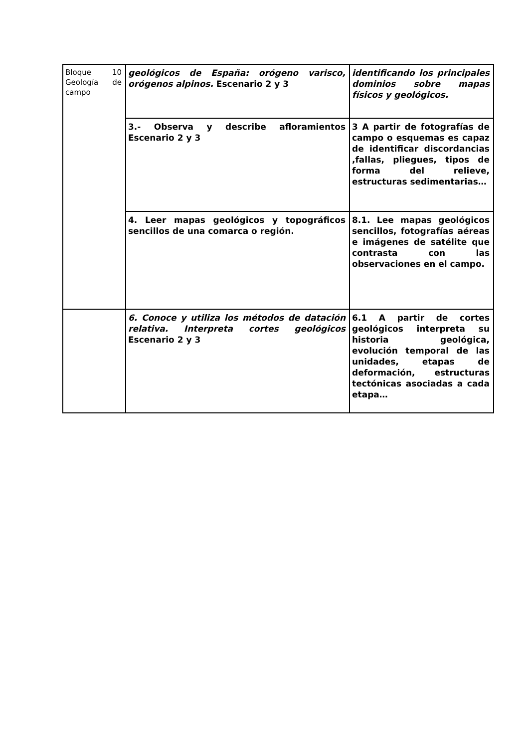| Bloque 10 Geología de campo | geológicos de España: orógeno varisco, orógenos alpinos. Escenario 2 y 3 | identificando los principales dominios sobre mapas físicos y geológicos. |
| | 3.- Observa y describe afloramientos Escenario 2 y 3 | 3 A partir de fotografías de campo o esquemas es capaz de identificar discordancias ,fallas, pliegues, tipos de forma del relieve, estructuras sedimentarias… |
| | 4. Leer mapas geológicos y topográficos sencillos de una comarca o región. | 8.1. Lee mapas geológicos sencillos, fotografías aéreas e imágenes de satélite que contrasta con las observaciones en el campo. |
| | 6. Conoce y utiliza los métodos de datación relativa. Interpreta cortes geológicos Escenario 2 y 3 | 6.1 A partir de cortes geológicos interpreta su historia geológica, evolución temporal de las unidades, etapas de deformación, estructuras tectónicas asociadas a cada etapa… |